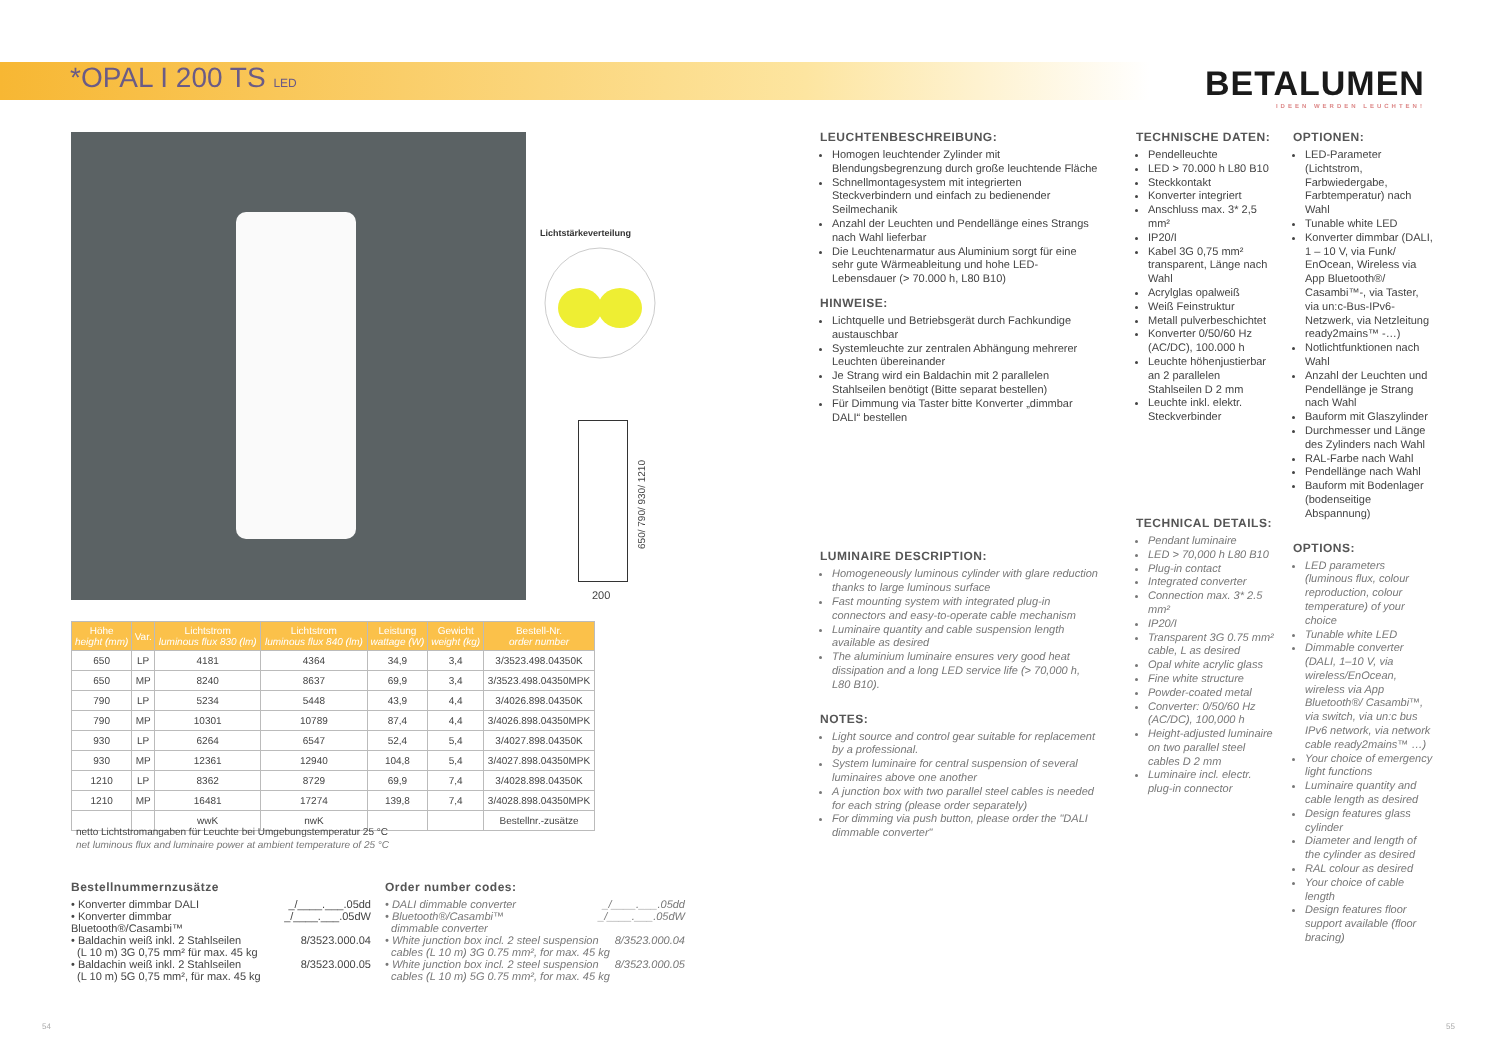*OPAL I 200 TS LED
BETALUMEN
IDEEN WERDEN LEUCHTEN!
Lichtstärkeverteilung
200
650/ 790/ 930/ 1210
LEUCHTENBESCHREIBUNG:
Homogen leuchtender Zylinder mit Blendungsbegrenzung durch große leuchtende Fläche
Schnellmontagesystem mit integrierten Steckverbindern und einfach zu bedienender Seilmechanik
Anzahl der Leuchten und Pendellänge eines Strangs nach Wahl lieferbar
Die Leuchtenarmatur aus Aluminium sorgt für eine sehr gute Wärmeableitung und hohe LED-Lebensdauer (> 70.000 h, L80 B10)
HINWEISE:
Lichtquelle und Betriebsgerät durch Fachkundige austauschbar
Systemleuchte zur zentralen Abhängung mehrerer Leuchten übereinander
Je Strang wird ein Baldachin mit 2 parallelen Stahlseilen benötigt (Bitte separat bestellen)
Für Dimmung via Taster bitte Konverter „dimmbar DALI“ bestellen
LUMINAIRE DESCRIPTION:
Homogeneously luminous cylinder with glare reduction thanks to large luminous surface
Fast mounting system with integrated plug-in connectors and easy-to-operate cable mechanism
Luminaire quantity and cable suspension length available as desired
The aluminium luminaire ensures very good heat dissipation and a long LED service life (> 70,000 h, L80 B10).
NOTES:
Light source and control gear suitable for replacement by a professional.
System luminaire for central suspension of several luminaires above one another
A junction box with two parallel steel cables is needed for each string (please order separately)
For dimming via push button, please order the "DALI dimmable converter"
TECHNISCHE DATEN:
Pendelleuchte
LED > 70.000 h L80 B10
Steckkontakt
Konverter integriert
Anschluss max. 3* 2,5 mm²
IP20/I
Kabel 3G 0,75 mm² transparent, Länge nach Wahl
Acrylglas opalweiß
Weiß Feinstruktur
Metall pulverbeschichtet
Konverter 0/50/60 Hz (AC/DC), 100.000 h
Leuchte höhenjustierbar an 2 parallelen Stahlseilen D 2 mm
Leuchte inkl. elektr. Steckverbinder
TECHNICAL DETAILS:
Pendant luminaire
LED > 70,000 h L80 B10
Plug-in contact
Integrated converter
Connection max. 3* 2.5 mm²
IP20/I
Transparent 3G 0.75 mm² cable, L as desired
Opal white acrylic glass
Fine white structure
Powder-coated metal
Converter: 0/50/60 Hz (AC/DC), 100,000 h
Height-adjusted luminaire on two parallel steel cables D 2 mm
Luminaire incl. electr. plug-in connector
OPTIONEN:
LED-Parameter (Lichtstrom, Farbwiedergabe, Farbtemperatur) nach Wahl
Tunable white LED
Konverter dimmbar (DALI, 1 – 10 V, via Funk/ EnOcean, Wireless via App Bluetooth®/ Casambi™-, via Taster, via un:c-Bus-IPv6-Netzwerk, via Netzleitung ready2mains™ -…)
Notlichtfunktionen nach Wahl
Anzahl der Leuchten und Pendellänge je Strang nach Wahl
Bauform mit Glaszylinder
Durchmesser und Länge des Zylinders nach Wahl
RAL-Farbe nach Wahl
Pendellänge nach Wahl
Bauform mit Bodenlager (bodenseitige Abspannung)
OPTIONS:
LED parameters (luminous flux, colour reproduction, colour temperature) of your choice
Tunable white LED
Dimmable converter (DALI, 1–10 V, via wireless/EnOcean, wireless via App Bluetooth®/ Casambi™, via switch, via un:c bus IPv6 network, via network cable ready2mains™ …)
Your choice of emergency light functions
Luminaire quantity and cable length as desired
Design features glass cylinder
Diameter and length of the cylinder as desired
RAL colour as desired
Your choice of cable length
Design features floor support available (floor bracing)
| Höhe height (mm) | Var. | Lichtstrom luminous flux 830 (lm) | Lichtstrom luminous flux 840 (lm) | Leistung wattage (W) | Gewicht weight (kg) | Bestell-Nr. order number |
| --- | --- | --- | --- | --- | --- | --- |
| 650 | LP | 4181 | 4364 | 34,9 | 3,4 | 3/3523.498.04350K |
| 650 | MP | 8240 | 8637 | 69,9 | 3,4 | 3/3523.498.04350MPK |
| 790 | LP | 5234 | 5448 | 43,9 | 4,4 | 3/4026.898.04350K |
| 790 | MP | 10301 | 10789 | 87,4 | 4,4 | 3/4026.898.04350MPK |
| 930 | LP | 6264 | 6547 | 52,4 | 5,4 | 3/4027.898.04350K |
| 930 | MP | 12361 | 12940 | 104,8 | 5,4 | 3/4027.898.04350MPK |
| 1210 | LP | 8362 | 8729 | 69,9 | 7,4 | 3/4028.898.04350K |
| 1210 | MP | 16481 | 17274 | 139,8 | 7,4 | 3/4028.898.04350MPK |
| | | wwK | nwK | | | Bestellnr.-zusätze |
netto Lichtstromangaben für Leuchte bei Umgebungstemperatur 25 °C
net luminous flux and luminaire power at ambient temperature of 25 °C
Bestellnummernzusätze
• Konverter dimmbar DALI _/____.___.05dd
• Konverter dimmbar Bluetooth®/Casambi™ _/____.___.05dW
• Baldachin weiß inkl. 2 Stahlseilen
(L 10 m) 3G 0,75 mm² für max. 45 kg 8/3523.000.04
• Baldachin weiß inkl. 2 Stahlseilen
(L 10 m) 5G 0,75 mm², für max. 45 kg 8/3523.000.05
Order number codes:
• DALI dimmable converter _/____.___.05dd
• Bluetooth®/Casambi™
dimmable converter _/____.___.05dW
• White junction box incl. 2 steel suspension
cables (L 10 m) 3G 0.75 mm², for max. 45 kg 8/3523.000.04
• White junction box incl. 2 steel suspension
cables (L 10 m) 5G 0.75 mm², for max. 45 kg 8/3523.000.05
54 55